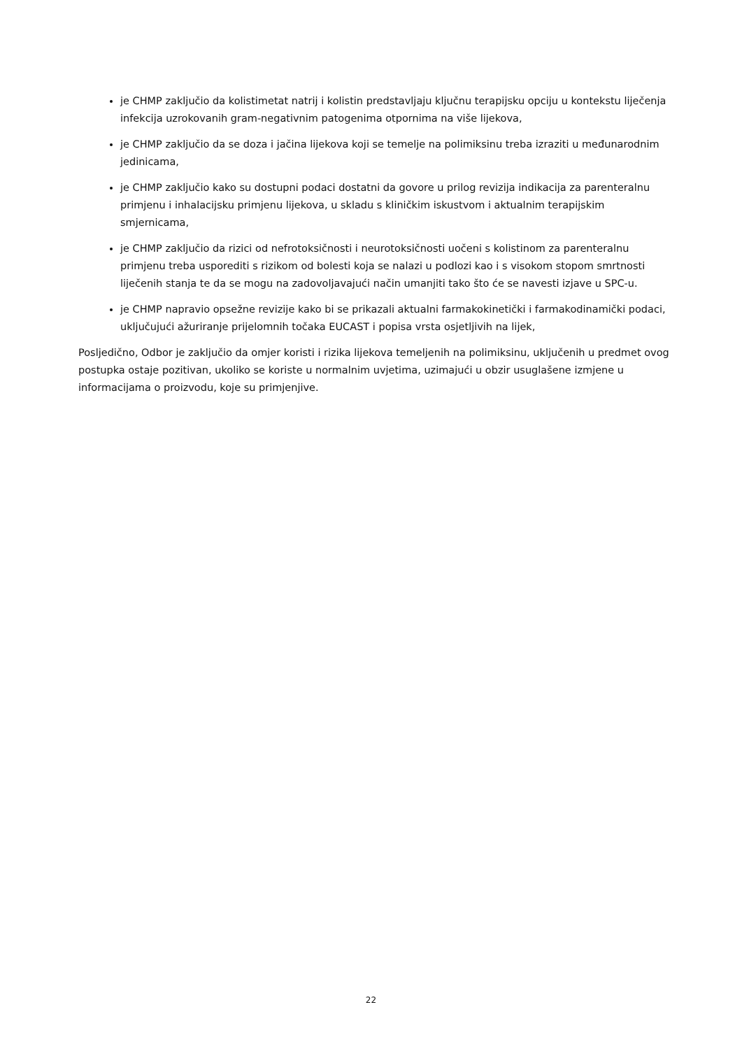je CHMP zaključio da kolistimetat natrij i kolistin predstavljaju ključnu terapijsku opciju u kontekstu liječenja infekcija uzrokovanih gram-negativnim patogenima otpornima na više lijekova,
je CHMP zaključio da se doza i jačina lijekova koji se temelje na polimiksinu treba izraziti u međunarodnim jedinicama,
je CHMP zaključio kako su dostupni podaci dostatni da govore u prilog revizija indikacija za parenteralnu primjenu i inhalacijsku primjenu lijekova, u skladu s kliničkim iskustvom i aktualnim terapijskim smjernicama,
je CHMP zaključio da rizici od nefrotoksičnosti i neurotoksičnosti uočeni s kolistinom za parenteralnu primjenu treba usporediti s rizikom od bolesti koja se nalazi u podlozi kao i s visokom stopom smrtnosti liječenih stanja te da se mogu na zadovoljavajući način umanjiti tako što će se navesti izjave u SPC-u.
je CHMP napravio opsežne revizije kako bi se prikazali aktualni farmakokinetički i farmakodinamički podaci, uključujući ažuriranje prijelomnih točaka EUCAST i popisa vrsta osjetljivih na lijek,
Posljedično, Odbor je zaključio da omjer koristi i rizika lijekova temeljenih na polimiksinu, uključenih u predmet ovog postupka ostaje pozitivan, ukoliko se koriste u normalnim uvjetima, uzimajući u obzir usuglašene izmjene u informacijama o proizvodu, koje su primjenjive.
22